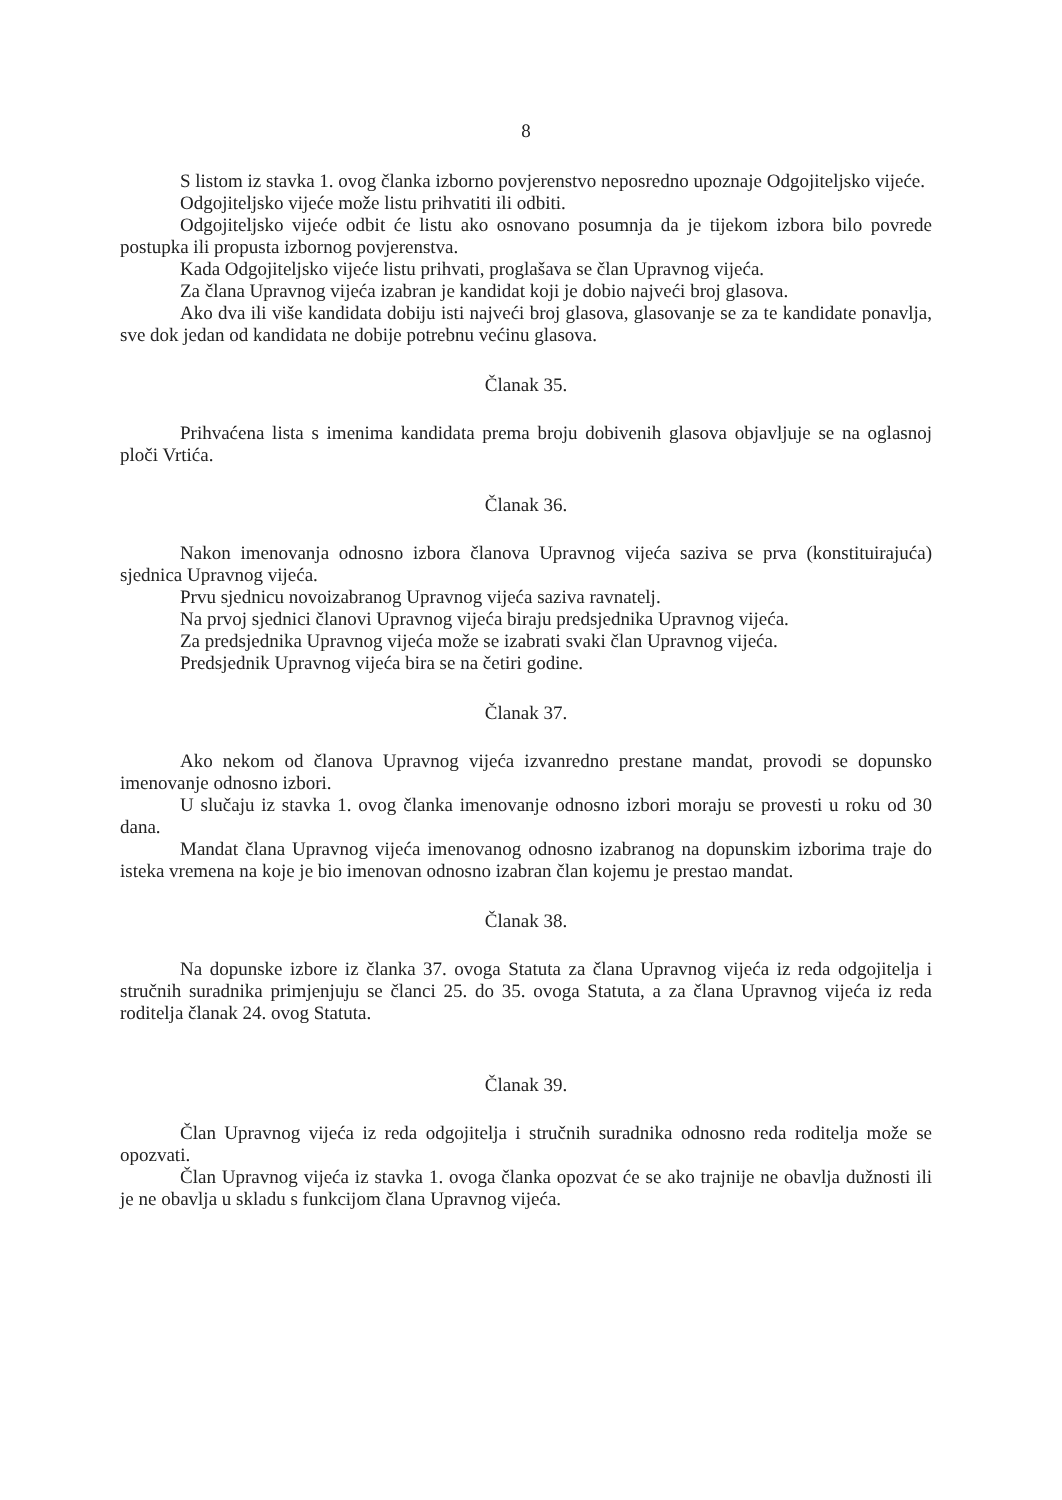8
S listom iz stavka 1. ovog članka izborno povjerenstvo neposredno upoznaje Odgojiteljsko vijeće.
Odgojiteljsko vijeće može listu prihvatiti ili odbiti.
Odgojiteljsko vijeće odbit će listu ako osnovano posumnja da je tijekom izbora bilo povrede postupka ili propusta izbornog povjerenstva.
Kada Odgojiteljsko vijeće listu prihvati, proglašava se član Upravnog vijeća.
Za člana Upravnog vijeća izabran je kandidat koji je dobio najveći broj glasova.
Ako dva ili više kandidata dobiju isti najveći broj glasova, glasovanje se za te kandidate ponavlja, sve dok jedan od kandidata ne dobije potrebnu većinu glasova.
Članak 35.
Prihvaćena lista s imenima kandidata prema broju dobivenih glasova objavljuje se na oglasnoj ploči Vrtića.
Članak 36.
Nakon imenovanja odnosno izbora članova Upravnog vijeća saziva se prva (konstituirajuća) sjednica Upravnog vijeća.
Prvu sjednicu novoizabranog Upravnog vijeća saziva ravnatelj.
Na prvoj sjednici članovi Upravnog vijeća biraju predsjednika Upravnog vijeća.
Za predsjednika Upravnog vijeća može se izabrati svaki član Upravnog vijeća.
Predsjednik Upravnog vijeća bira se na četiri godine.
Članak 37.
Ako nekom od članova Upravnog vijeća izvanredno prestane mandat, provodi se dopunsko imenovanje odnosno izbori.
U slučaju iz stavka 1. ovog članka imenovanje odnosno izbori moraju se provesti u roku od 30 dana.
Mandat člana Upravnog vijeća imenovanog odnosno izabranog na dopunskim izborima traje do isteka vremena na koje je bio imenovan odnosno izabran član kojemu je prestao mandat.
Članak 38.
Na dopunske izbore iz članka 37. ovoga Statuta za člana Upravnog vijeća iz reda odgojitelja i stručnih suradnika primjenjuju se članci 25. do 35. ovoga Statuta, a za člana Upravnog vijeća iz reda roditelja članak 24. ovog Statuta.
Članak 39.
Član Upravnog vijeća iz reda odgojitelja i stručnih suradnika odnosno reda roditelja može se opozvati.
Član Upravnog vijeća iz stavka 1. ovoga članka opozvat će se ako trajnije ne obavlja dužnosti ili je ne obavlja u skladu s funkcijom člana Upravnog vijeća.